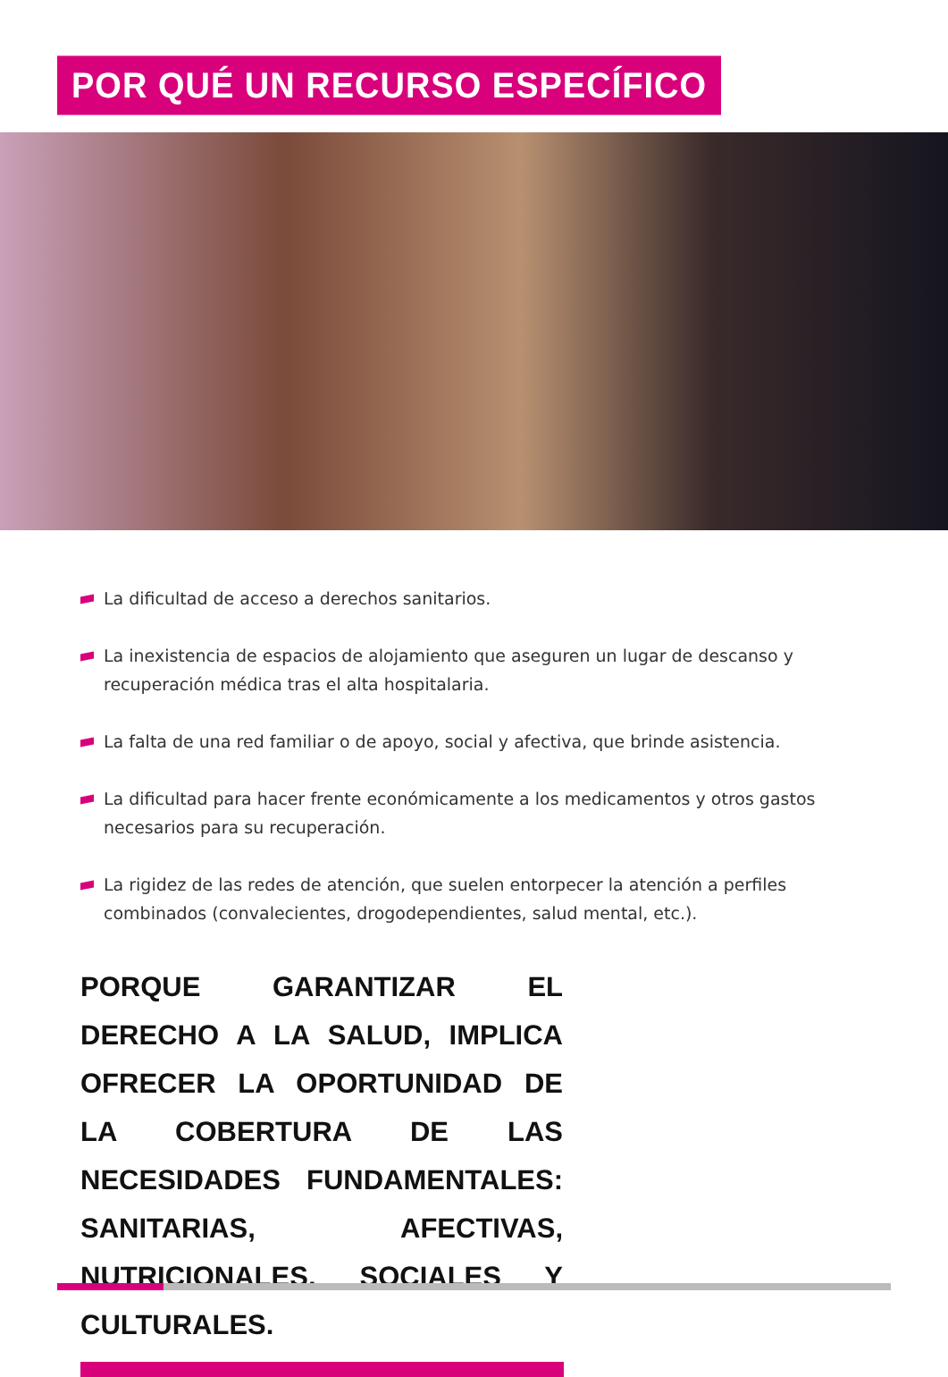POR QUÉ UN RECURSO ESPECÍFICO
La dificultad de acceso a derechos sanitarios.
La inexistencia de espacios de alojamiento que aseguren un lugar de descanso y recuperación médica tras el alta hospitalaria.
La falta de una red familiar o de apoyo, social y afectiva, que brinde asistencia.
La dificultad para hacer frente económicamente a los medicamentos y otros gastos necesarios para su recuperación.
La rigidez de las redes de atención, que suelen entorpecer la atención a perfiles combinados (convalecientes, drogodependientes, salud mental, etc.).
PORQUE GARANTIZAR EL DERECHO A LA SALUD, IMPLICA OFRECER LA OPORTUNIDAD DE LA COBERTURA DE LAS NECESIDADES FUNDAMENTALES: SANITARIAS, AFECTIVAS, NUTRICIONALES, SOCIALES Y CULTURALES.